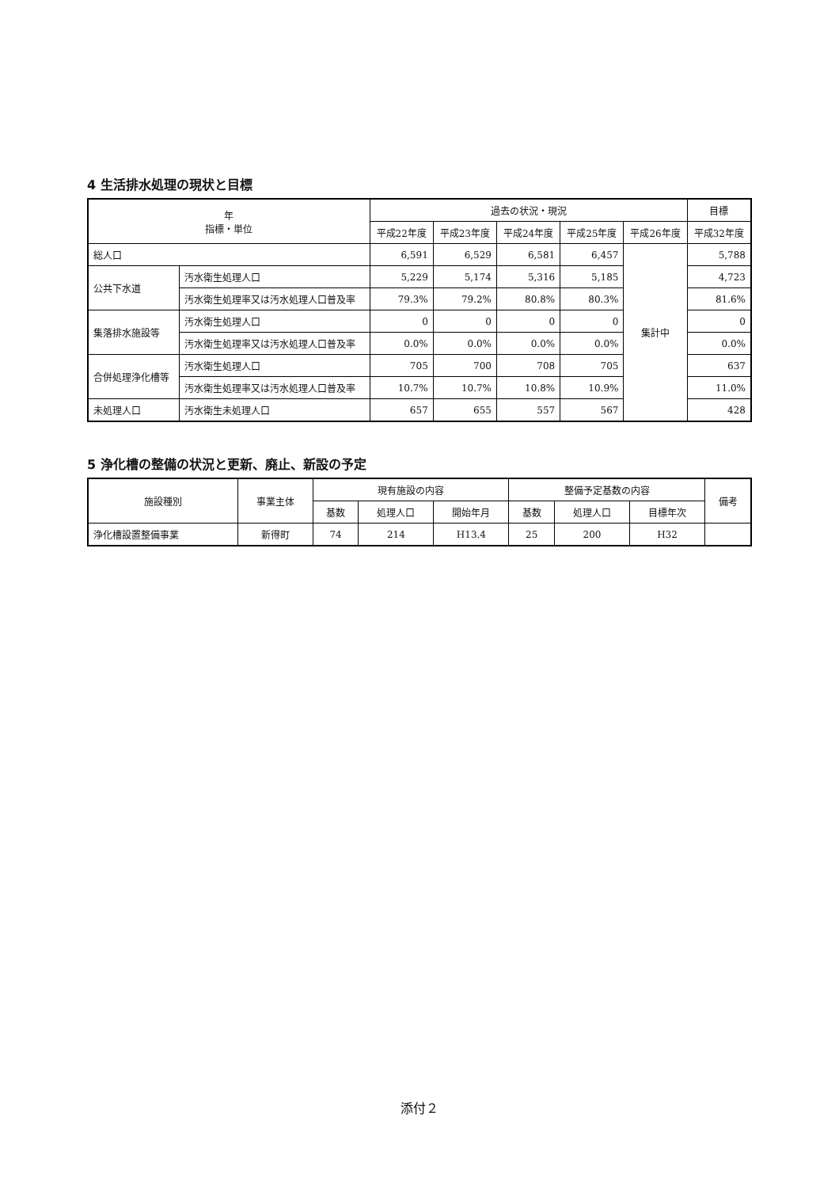4 生活排水処理の現状と目標
| 年 指標・単位 | | 過去の状況・現況 | | | | | 目標 |
| --- | --- | --- | --- | --- | --- | --- | --- |
| | | 平成22年度 | 平成23年度 | 平成24年度 | 平成25年度 | 平成26年度 | 平成32年度 |
| 総人口 | | 6,591 | 6,529 | 6,581 | 6,457 | 集計中 | 5,788 |
| 公共下水道 | 汚水衛生処理人口 | 5,229 | 5,174 | 5,316 | 5,185 | | 4,723 |
| | 汚水衛生処理率又は汚水処理人口普及率 | 79.3% | 79.2% | 80.8% | 80.3% | | 81.6% |
| 集落排水施設等 | 汚水衛生処理人口 | 0 | 0 | 0 | 0 | | 0 |
| | 汚水衛生処理率又は汚水処理人口普及率 | 0.0% | 0.0% | 0.0% | 0.0% | | 0.0% |
| 合併処理浄化槽等 | 汚水衛生処理人口 | 705 | 700 | 708 | 705 | | 637 |
| | 汚水衛生処理率又は汚水処理人口普及率 | 10.7% | 10.7% | 10.8% | 10.9% | | 11.0% |
| 未処理人口 | 汚水衛生未処理人口 | 657 | 655 | 557 | 567 | | 428 |
5 浄化槽の整備の状況と更新、廃止、新設の予定
| 施設種別 | 事業主体 | 現有施設の内容 | | | 整備予定基数の内容 | | | 備考 |
| --- | --- | --- | --- | --- | --- | --- | --- | --- |
| | | 基数 | 処理人口 | 開始年月 | 基数 | 処理人口 | 目標年次 | |
| 浄化槽設置整備事業 | 新得町 | 74 | 214 | H13.4 | 25 | 200 | H32 | |
添付２